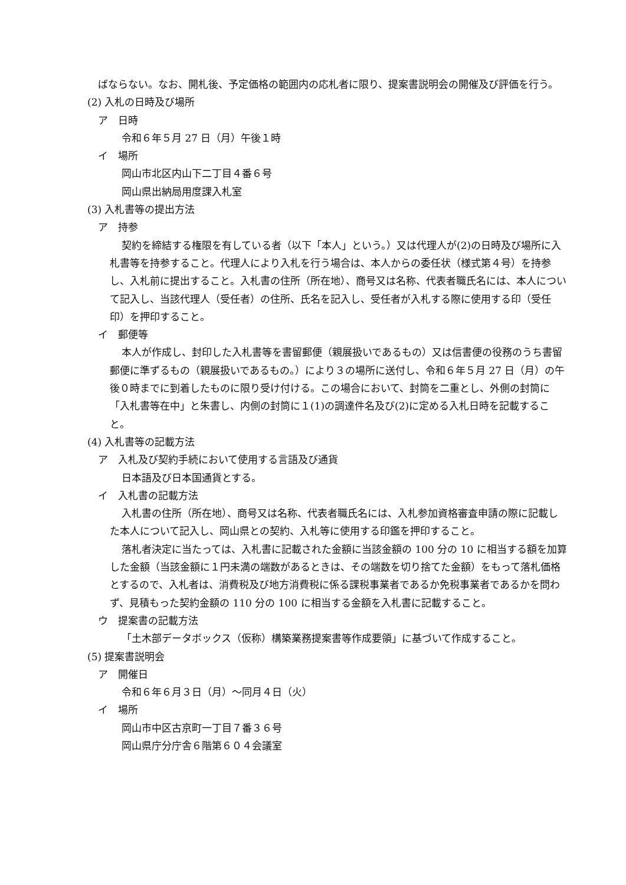ばならない。なお、開札後、予定価格の範囲内の応札者に限り、提案書説明会の開催及び評価を行う。
(2) 入札の日時及び場所
ア　日時
令和６年５月 27 日（月）午後１時
イ　場所
岡山市北区内山下二丁目４番６号
岡山県出納局用度課入札室
(3) 入札書等の提出方法
ア　持参
契約を締結する権限を有している者（以下「本人」という。）又は代理人が(2)の日時及び場所に入札書等を持参すること。代理人により入札を行う場合は、本人からの委任状（様式第４号）を持参し、入札前に提出すること。入札書の住所（所在地）、商号又は名称、代表者職氏名には、本人について記入し、当該代理人（受任者）の住所、氏名を記入し、受任者が入札する際に使用する印（受任印）を押印すること。
イ　郵便等
本人が作成し、封印した入札書等を書留郵便（親展扱いであるもの）又は信書便の役務のうち書留郵便に準ずるもの（親展扱いであるもの。）により３の場所に送付し、令和６年５月 27 日（月）の午後０時までに到着したものに限り受け付ける。この場合において、封筒を二重とし、外側の封筒に「入札書等在中」と朱書し、内側の封筒に１(1)の調達件名及び(2)に定める入札日時を記載すること。
(4) 入札書等の記載方法
ア　入札及び契約手続において使用する言語及び通貨
日本語及び日本国通貨とする。
イ　入札書の記載方法
入札書の住所（所在地）、商号又は名称、代表者職氏名には、入札参加資格審査申請の際に記載した本人について記入し、岡山県との契約、入札等に使用する印鑑を押印すること。
落札者決定に当たっては、入札書に記載された金額に当該金額の 100 分の 10 に相当する額を加算した金額（当該金額に１円未満の端数があるときは、その端数を切り捨てた金額）をもって落札価格とするので、入札者は、消費税及び地方消費税に係る課税事業者であるか免税事業者であるかを問わず、見積もった契約金額の 110 分の 100 に相当する金額を入札書に記載すること。
ウ　提案書の記載方法
「土木部データボックス（仮称）構築業務提案書等作成要領」に基づいて作成すること。
(5) 提案書説明会
ア　開催日
令和６年６月３日（月）～同月４日（火）
イ　場所
岡山市中区古京町一丁目７番３６号
岡山県庁分庁舎６階第６０４会議室